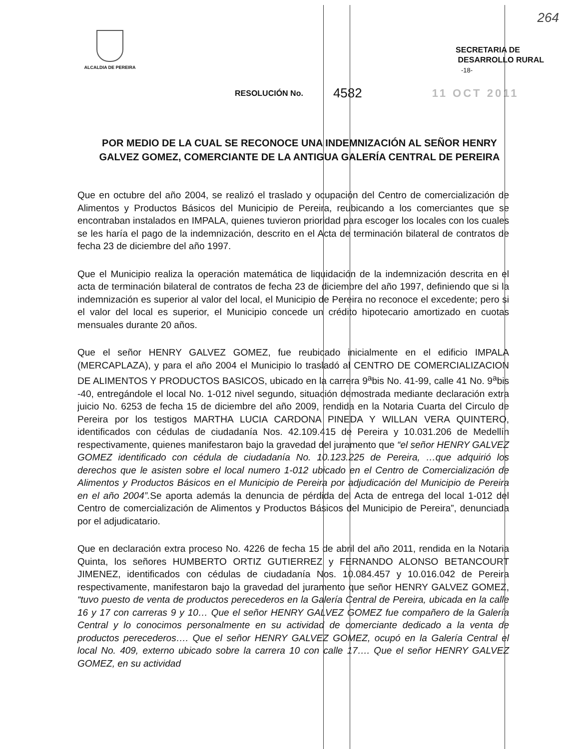264
ALCALDIA DE PEREIRA
SECRETARIA DE
DESARROLLO RURAL
-18-
RESOLUCIÓN No. 4582 11 OCT 2011
POR MEDIO DE LA CUAL SE RECONOCE UNA INDEMNIZACIÓN AL SEÑOR HENRY GALVEZ GOMEZ, COMERCIANTE DE LA ANTIGUA GALERÍA CENTRAL DE PEREIRA
Que en octubre del año 2004, se realizó el traslado y ocupación del Centro de comercialización de Alimentos y Productos Básicos del Municipio de Pereira, reubicando a los comerciantes que se encontraban instalados en IMPALA, quienes tuvieron prioridad para escoger los locales con los cuales se les haría el pago de la indemnización, descrito en el Acta de terminación bilateral de contratos de fecha 23 de diciembre del año 1997.
Que el Municipio realiza la operación matemática de liquidación de la indemnización descrita en el acta de terminación bilateral de contratos de fecha 23 de diciembre del año 1997, definiendo que si la indemnización es superior al valor del local, el Municipio de Pereira no reconoce el excedente; pero si el valor del local es superior, el Municipio concede un crédito hipotecario amortizado en cuotas mensuales durante 20 años.
Que el señor HENRY GALVEZ GOMEZ, fue reubicado inicialmente en el edificio IMPALA (MERCAPLAZA), y para el año 2004 el Municipio lo trasladó al CENTRO DE COMERCIALIZACION DE ALIMENTOS Y PRODUCTOS BASICOS, ubicado en la carrera 9<sup>a</sup>bis No. 41-99, calle 41 No. 9<sup>a</sup>bis -40, entregándole el local No. 1-012 nivel segundo, situación demostrada mediante declaración extra juicio No. 6253 de fecha 15 de diciembre del año 2009, rendida en la Notaria Cuarta del Circulo de Pereira por los testigos MARTHA LUCIA CARDONA PINEDA Y WILLAN VERA QUINTERO, identificados con cédulas de ciudadanía Nos. 42.109.415 de Pereira y 10.031.206 de Medellín respectivamente, quienes manifestaron bajo la gravedad del juramento que “el señor HENRY GALVEZ GOMEZ identificado con cédula de ciudadanía No. 10.123.225 de Pereira, …que adquirió los derechos que le asisten sobre el local numero 1-012 ubicado en el Centro de Comercialización de Alimentos y Productos Básicos en el Municipio de Pereira por adjudicación del Municipio de Pereira en el año 2004”. Se aporta además la denuncia de pérdida del Acta de entrega del local 1-012 del Centro de comercialización de Alimentos y Productos Básicos del Municipio de Pereira”, denunciada por el adjudicatario.
Que en declaración extra proceso No. 4226 de fecha 15 de abril del año 2011, rendida en la Notaria Quinta, los señores HUMBERTO ORTIZ GUTIERREZ y FERNANDO ALONSO BETANCOURT JIMENEZ, identificados con cédulas de ciudadanía Nos. 10.084.457 y 10.016.042 de Pereira respectivamente, manifestaron bajo la gravedad del juramento que señor HENRY GALVEZ GOMEZ, “tuvo puesto de venta de productos perecederos en la Galería Central de Pereira, ubicada en la calle 16 y 17 con carreras 9 y 10… Que el señor HENRY GALVEZ GOMEZ fue compañero de la Galería Central y lo conocimos personalmente en su actividad de comerciante dedicado a la venta de productos perecederos…. Que el señor HENRY GALVEZ GOMEZ, ocupó en la Galería Central el local No. 409, externo ubicado sobre la carrera 10 con calle 17…. Que el señor HENRY GALVEZ GOMEZ, en su actividad